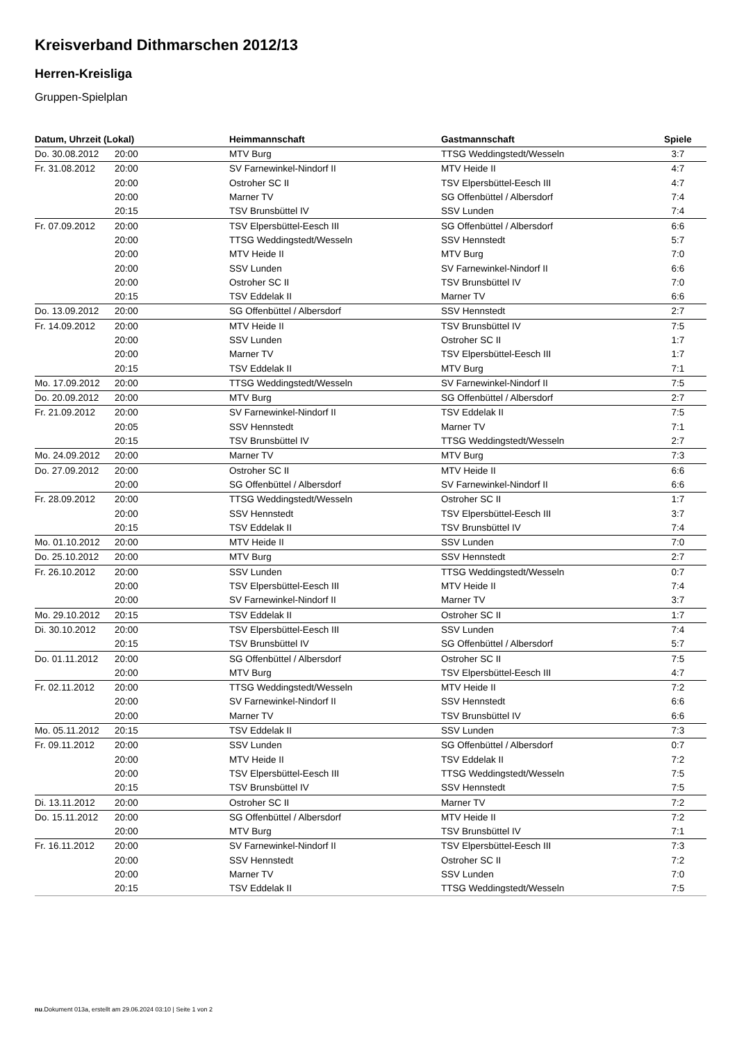Kreisverband Dithmarschen 2012/13
Herren-Kreisliga
Gruppen-Spielplan
| Datum, Uhrzeit (Lokal) | | Heimmannschaft | Gastmannschaft | Spiele |
| --- | --- | --- | --- | --- |
| Do. 30.08.2012 | 20:00 | MTV Burg | TTSG Weddingstedt/Wesseln | 3:7 |
| Fr. 31.08.2012 | 20:00 | SV Farnewinkel-Nindorf II | MTV Heide II | 4:7 |
| | 20:00 | Ostroher SC II | TSV Elpersbüttel-Eesch III | 4:7 |
| | 20:00 | Marner TV | SG Offenbüttel / Albersdorf | 7:4 |
| | 20:15 | TSV Brunsbüttel IV | SSV Lunden | 7:4 |
| Fr. 07.09.2012 | 20:00 | TSV Elpersbüttel-Eesch III | SG Offenbüttel / Albersdorf | 6:6 |
| | 20:00 | TTSG Weddingstedt/Wesseln | SSV Hennstedt | 5:7 |
| | 20:00 | MTV Heide II | MTV Burg | 7:0 |
| | 20:00 | SSV Lunden | SV Farnewinkel-Nindorf II | 6:6 |
| | 20:00 | Ostroher SC II | TSV Brunsbüttel IV | 7:0 |
| | 20:15 | TSV Eddelak II | Marner TV | 6:6 |
| Do. 13.09.2012 | 20:00 | SG Offenbüttel / Albersdorf | SSV Hennstedt | 2:7 |
| Fr. 14.09.2012 | 20:00 | MTV Heide II | TSV Brunsbüttel IV | 7:5 |
| | 20:00 | SSV Lunden | Ostroher SC II | 1:7 |
| | 20:00 | Marner TV | TSV Elpersbüttel-Eesch III | 1:7 |
| | 20:15 | TSV Eddelak II | MTV Burg | 7:1 |
| Mo. 17.09.2012 | 20:00 | TTSG Weddingstedt/Wesseln | SV Farnewinkel-Nindorf II | 7:5 |
| Do. 20.09.2012 | 20:00 | MTV Burg | SG Offenbüttel / Albersdorf | 2:7 |
| Fr. 21.09.2012 | 20:00 | SV Farnewinkel-Nindorf II | TSV Eddelak II | 7:5 |
| | 20:05 | SSV Hennstedt | Marner TV | 7:1 |
| | 20:15 | TSV Brunsbüttel IV | TTSG Weddingstedt/Wesseln | 2:7 |
| Mo. 24.09.2012 | 20:00 | Marner TV | MTV Burg | 7:3 |
| Do. 27.09.2012 | 20:00 | Ostroher SC II | MTV Heide II | 6:6 |
| | 20:00 | SG Offenbüttel / Albersdorf | SV Farnewinkel-Nindorf II | 6:6 |
| Fr. 28.09.2012 | 20:00 | TTSG Weddingstedt/Wesseln | Ostroher SC II | 1:7 |
| | 20:00 | SSV Hennstedt | TSV Elpersbüttel-Eesch III | 3:7 |
| | 20:15 | TSV Eddelak II | TSV Brunsbüttel IV | 7:4 |
| Mo. 01.10.2012 | 20:00 | MTV Heide II | SSV Lunden | 7:0 |
| Do. 25.10.2012 | 20:00 | MTV Burg | SSV Hennstedt | 2:7 |
| Fr. 26.10.2012 | 20:00 | SSV Lunden | TTSG Weddingstedt/Wesseln | 0:7 |
| | 20:00 | TSV Elpersbüttel-Eesch III | MTV Heide II | 7:4 |
| | 20:00 | SV Farnewinkel-Nindorf II | Marner TV | 3:7 |
| Mo. 29.10.2012 | 20:15 | TSV Eddelak II | Ostroher SC II | 1:7 |
| Di. 30.10.2012 | 20:00 | TSV Elpersbüttel-Eesch III | SSV Lunden | 7:4 |
| | 20:15 | TSV Brunsbüttel IV | SG Offenbüttel / Albersdorf | 5:7 |
| Do. 01.11.2012 | 20:00 | SG Offenbüttel / Albersdorf | Ostroher SC II | 7:5 |
| | 20:00 | MTV Burg | TSV Elpersbüttel-Eesch III | 4:7 |
| Fr. 02.11.2012 | 20:00 | TTSG Weddingstedt/Wesseln | MTV Heide II | 7:2 |
| | 20:00 | SV Farnewinkel-Nindorf II | SSV Hennstedt | 6:6 |
| | 20:00 | Marner TV | TSV Brunsbüttel IV | 6:6 |
| Mo. 05.11.2012 | 20:15 | TSV Eddelak II | SSV Lunden | 7:3 |
| Fr. 09.11.2012 | 20:00 | SSV Lunden | SG Offenbüttel / Albersdorf | 0:7 |
| | 20:00 | MTV Heide II | TSV Eddelak II | 7:2 |
| | 20:00 | TSV Elpersbüttel-Eesch III | TTSG Weddingstedt/Wesseln | 7:5 |
| | 20:15 | TSV Brunsbüttel IV | SSV Hennstedt | 7:5 |
| Di. 13.11.2012 | 20:00 | Ostroher SC II | Marner TV | 7:2 |
| Do. 15.11.2012 | 20:00 | SG Offenbüttel / Albersdorf | MTV Heide II | 7:2 |
| | 20:00 | MTV Burg | TSV Brunsbüttel IV | 7:1 |
| Fr. 16.11.2012 | 20:00 | SV Farnewinkel-Nindorf II | TSV Elpersbüttel-Eesch III | 7:3 |
| | 20:00 | SSV Hennstedt | Ostroher SC II | 7:2 |
| | 20:00 | Marner TV | SSV Lunden | 7:0 |
| | 20:15 | TSV Eddelak II | TTSG Weddingstedt/Wesseln | 7:5 |
nu.Dokument 013a, erstellt am 29.06.2024 03:10 | Seite 1 von 2